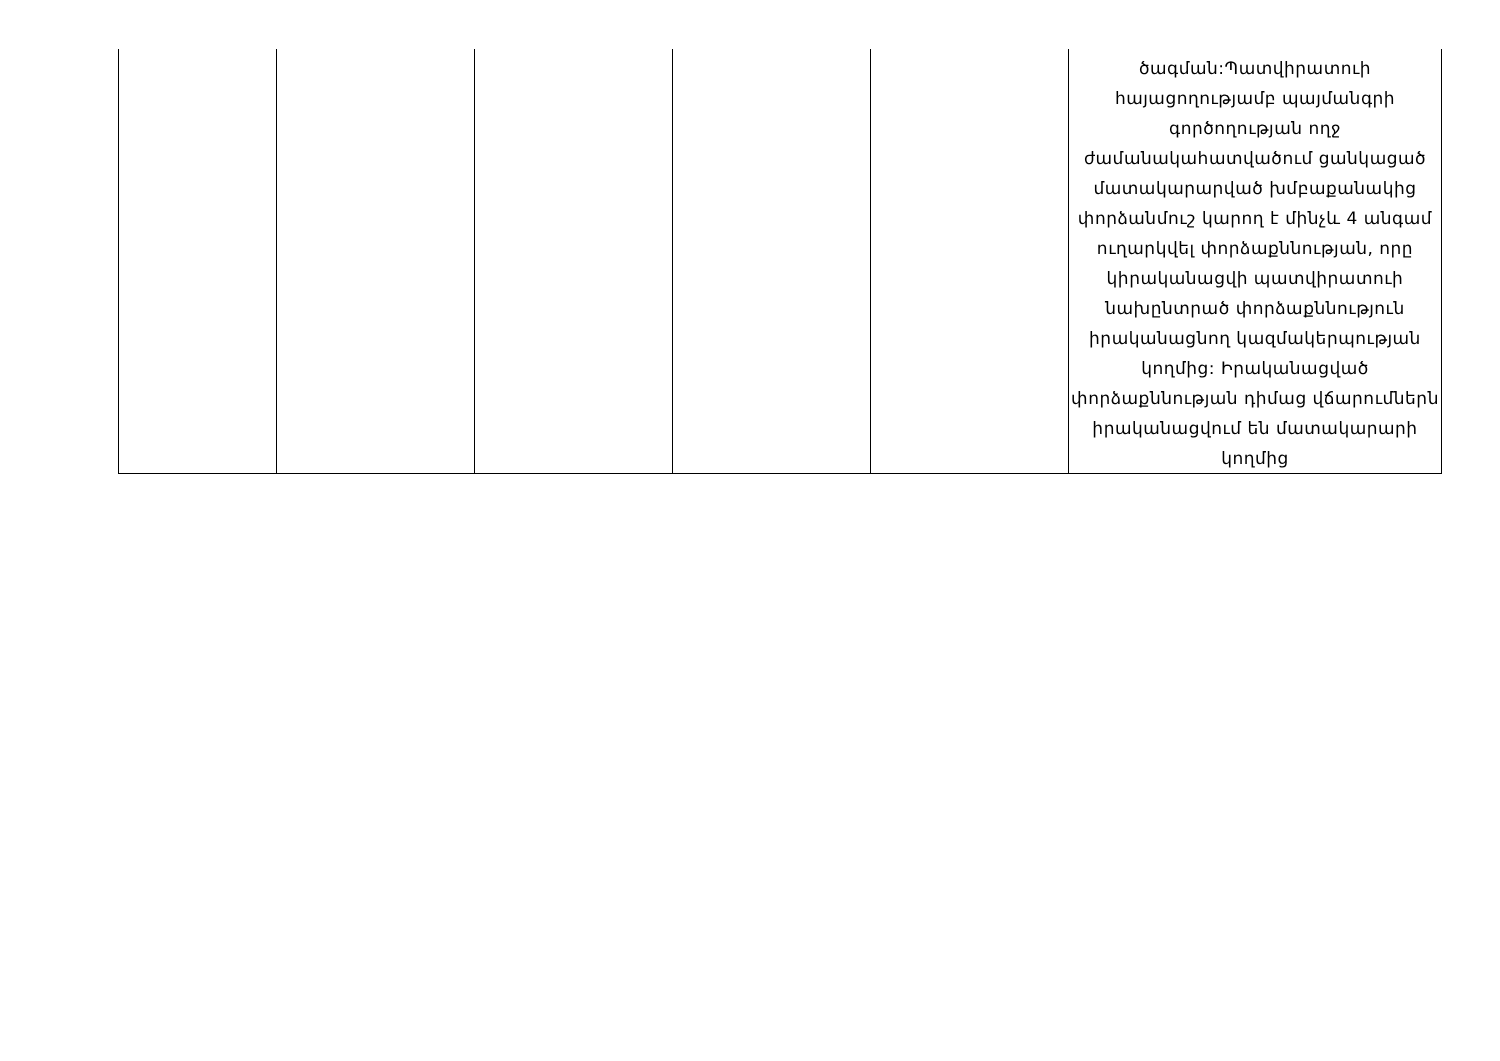| | | | | | ծագման:Պատվիրատուի հայացողությամբ պայմանգրի գործողության ողջ ժամանակահատվածում ցանկացած մատակարարված խմբաքանակից փորձանմուշ կարող է մինչև 4 անգամ ուղարկվել փորձաքննության, որը կիրականացվի պատվիրատուի նախընտրած փորձաքննություն իրականացնող կազմակերպության կողմից: Իրականացված փորձաքննության դիմաց վճարումներն իրականացվում են մատակարարի կողմից |